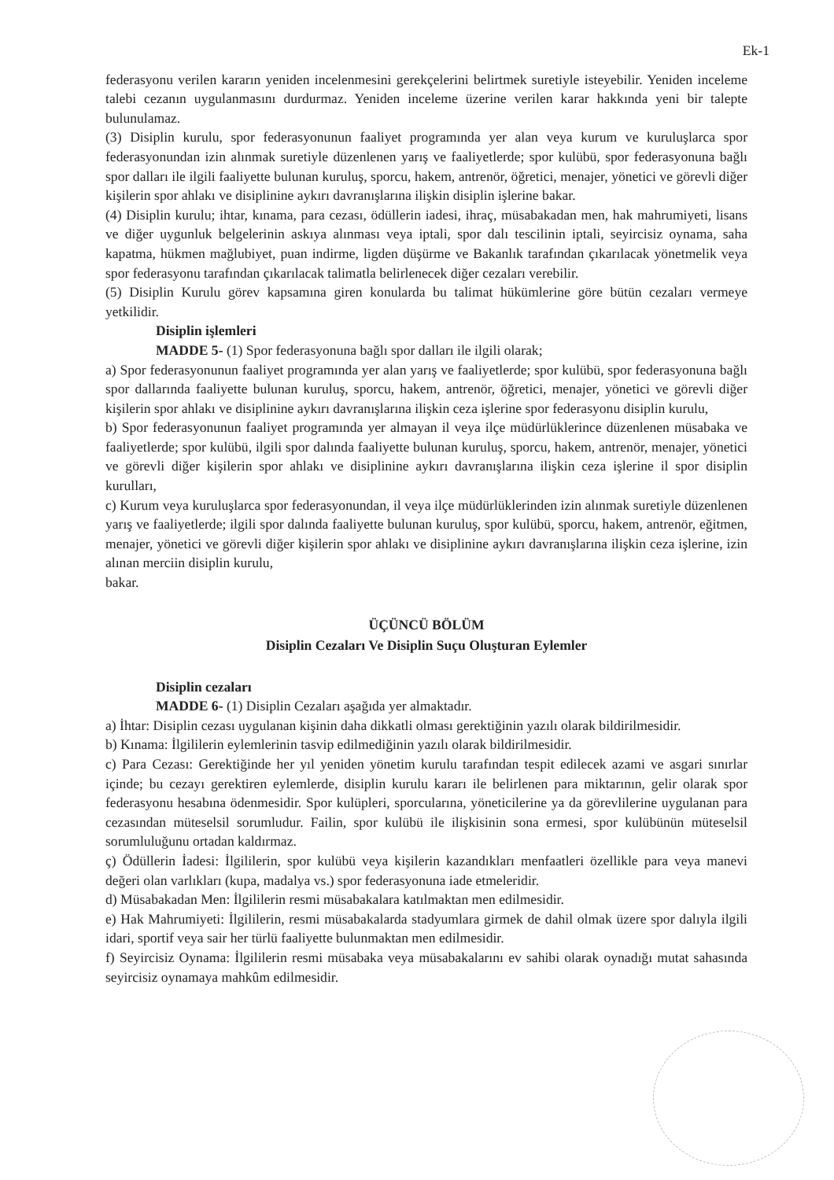Ek-1
federasyonu verilen kararın yeniden incelenmesini gerekçelerini belirtmek suretiyle isteyebilir. Yeniden inceleme talebi cezanın uygulanmasını durdurmaz. Yeniden inceleme üzerine verilen karar hakkında yeni bir talepte bulunulamaz.
(3) Disiplin kurulu, spor federasyonunun faaliyet programında yer alan veya kurum ve kuruluşlarca spor federasyonundan izin alınmak suretiyle düzenlenen yarış ve faaliyetlerde; spor kulübü, spor federasyonuna bağlı spor dalları ile ilgili faaliyette bulunan kuruluş, sporcu, hakem, antrenör, öğretici, menajer, yönetici ve görevli diğer kişilerin spor ahlakı ve disiplinine aykırı davranışlarına ilişkin disiplin işlerine bakar.
(4) Disiplin kurulu; ihtar, kınama, para cezası, ödüllerin iadesi, ihraç, müsabakadan men, hak mahrumiyeti, lisans ve diğer uygunluk belgelerinin askıya alınması veya iptali, spor dalı tescilinin iptali, seyircisiz oynama, saha kapatma, hükmen mağlubiyet, puan indirme, ligden düşürme ve Bakanlık tarafından çıkarılacak yönetmelik veya spor federasyonu tarafından çıkarılacak talimatla belirlenecek diğer cezaları verebilir.
(5) Disiplin Kurulu görev kapsamına giren konularda bu talimat hükümlerine göre bütün cezaları vermeye yetkilidir.
Disiplin işlemleri
MADDE 5- (1) Spor federasyonuna bağlı spor dalları ile ilgili olarak;
a) Spor federasyonunun faaliyet programında yer alan yarış ve faaliyetlerde; spor kulübü, spor federasyonuna bağlı spor dallarında faaliyette bulunan kuruluş, sporcu, hakem, antrenör, öğretici, menajer, yönetici ve görevli diğer kişilerin spor ahlakı ve disiplinine aykırı davranışlarına ilişkin ceza işlerine spor federasyonu disiplin kurulu,
b) Spor federasyonunun faaliyet programında yer almayan il veya ilçe müdürlüklerince düzenlenen müsabaka ve faaliyetlerde; spor kulübü, ilgili spor dalında faaliyette bulunan kuruluş, sporcu, hakem, antrenör, menajer, yönetici ve görevli diğer kişilerin spor ahlakı ve disiplinine aykırı davranışlarına ilişkin ceza işlerine il spor disiplin kurulları,
c) Kurum veya kuruluşlarca spor federasyonundan, il veya ilçe müdürlüklerinden izin alınmak suretiyle düzenlenen yarış ve faaliyetlerde; ilgili spor dalında faaliyette bulunan kuruluş, spor kulübü, sporcu, hakem, antrenör, eğitmen, menajer, yönetici ve görevli diğer kişilerin spor ahlakı ve disiplinine aykırı davranışlarına ilişkin ceza işlerine, izin alınan merciin disiplin kurulu,
bakar.
ÜÇÜNCÜ BÖLÜM
Disiplin Cezaları Ve Disiplin Suçu Oluşturan Eylemler
Disiplin cezaları
MADDE 6- (1) Disiplin Cezaları aşağıda yer almaktadır.
a) İhtar: Disiplin cezası uygulanan kişinin daha dikkatli olması gerektiğinin yazılı olarak bildirilmesidir.
b) Kınama: İlgililerin eylemlerinin tasvip edilmediğinin yazılı olarak bildirilmesidir.
c) Para Cezası: Gerektiğinde her yıl yeniden yönetim kurulu tarafından tespit edilecek azami ve asgari sınırlar içinde; bu cezayı gerektiren eylemlerde, disiplin kurulu kararı ile belirlenen para miktarının, gelir olarak spor federasyonu hesabına ödenmesidir. Spor kulüpleri, sporcularına, yöneticilerine ya da görevlilerine uygulanan para cezasından müteselsil sorumludur. Failin, spor kulübü ile ilişkisinin sona ermesi, spor kulübünün müteselsil sorumluluğunu ortadan kaldırmaz.
ç) Ödüllerin İadesi: İlgililerin, spor kulübü veya kişilerin kazandıkları menfaatleri özellikle para veya manevi değeri olan varlıkları (kupa, madalya vs.) spor federasyonuna iade etmeleridir.
d) Müsabakadan Men: İlgililerin resmi müsabakalara katılmaktan men edilmesidir.
e) Hak Mahrumiyeti: İlgililerin, resmi müsabakalarda stadyumlara girmek de dahil olmak üzere spor dalıyla ilgili idari, sportif veya sair her türlü faaliyette bulunmaktan men edilmesidir.
f) Seyircisiz Oynama: İlgililerin resmi müsabaka veya müsabakalarını ev sahibi olarak oynadığı mutat sahasında seyircisiz oynamaya mahkûm edilmesidir.